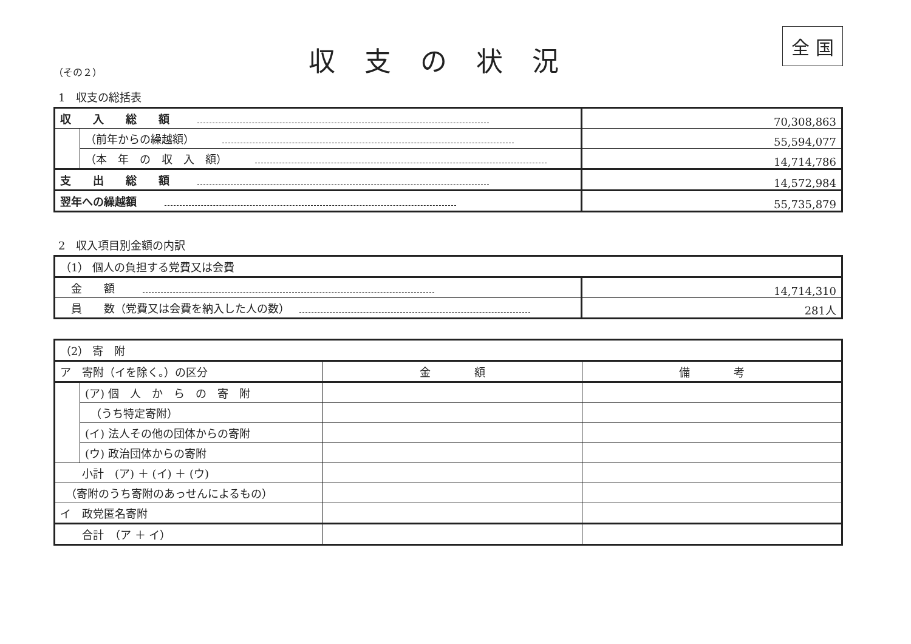（その２）
収支の状況
全 国
1　収支の総括表
| 収 入 総 額 | | 70,308,863 |
| | （前年からの繰越額） | 55,594,077 |
| | （本 年 の 収 入 額） | 14,714,786 |
| 支 出 総 額 | | 14,572,984 |
| 翌年への繰越額 | | 55,735,879 |
2　収入項目別金額の内訳
| （1） 個人の負担する党費又は会費 | |
| 金 額 | 14,714,310 |
| 員 数（党費又は会費を納入した人の数） | 281人 |
| （2） 寄 附 | | | |
| ア 寄附（イを除く。）の区分 | | 金 額 | 備 考 |
| | (ア) 個 人 か ら の 寄 附 | | |
| | （うち特定寄附） | | |
| | (イ) 法人その他の団体からの寄附 | | |
| | (ウ) 政治団体からの寄附 | | |
| 小計 (ア) ＋ (イ) ＋ (ウ) | | | |
| （寄附のうち寄附のあっせんによるもの） | | | |
| イ 政党匿名寄附 | | | |
| 合計 （ア ＋ イ） | | | |